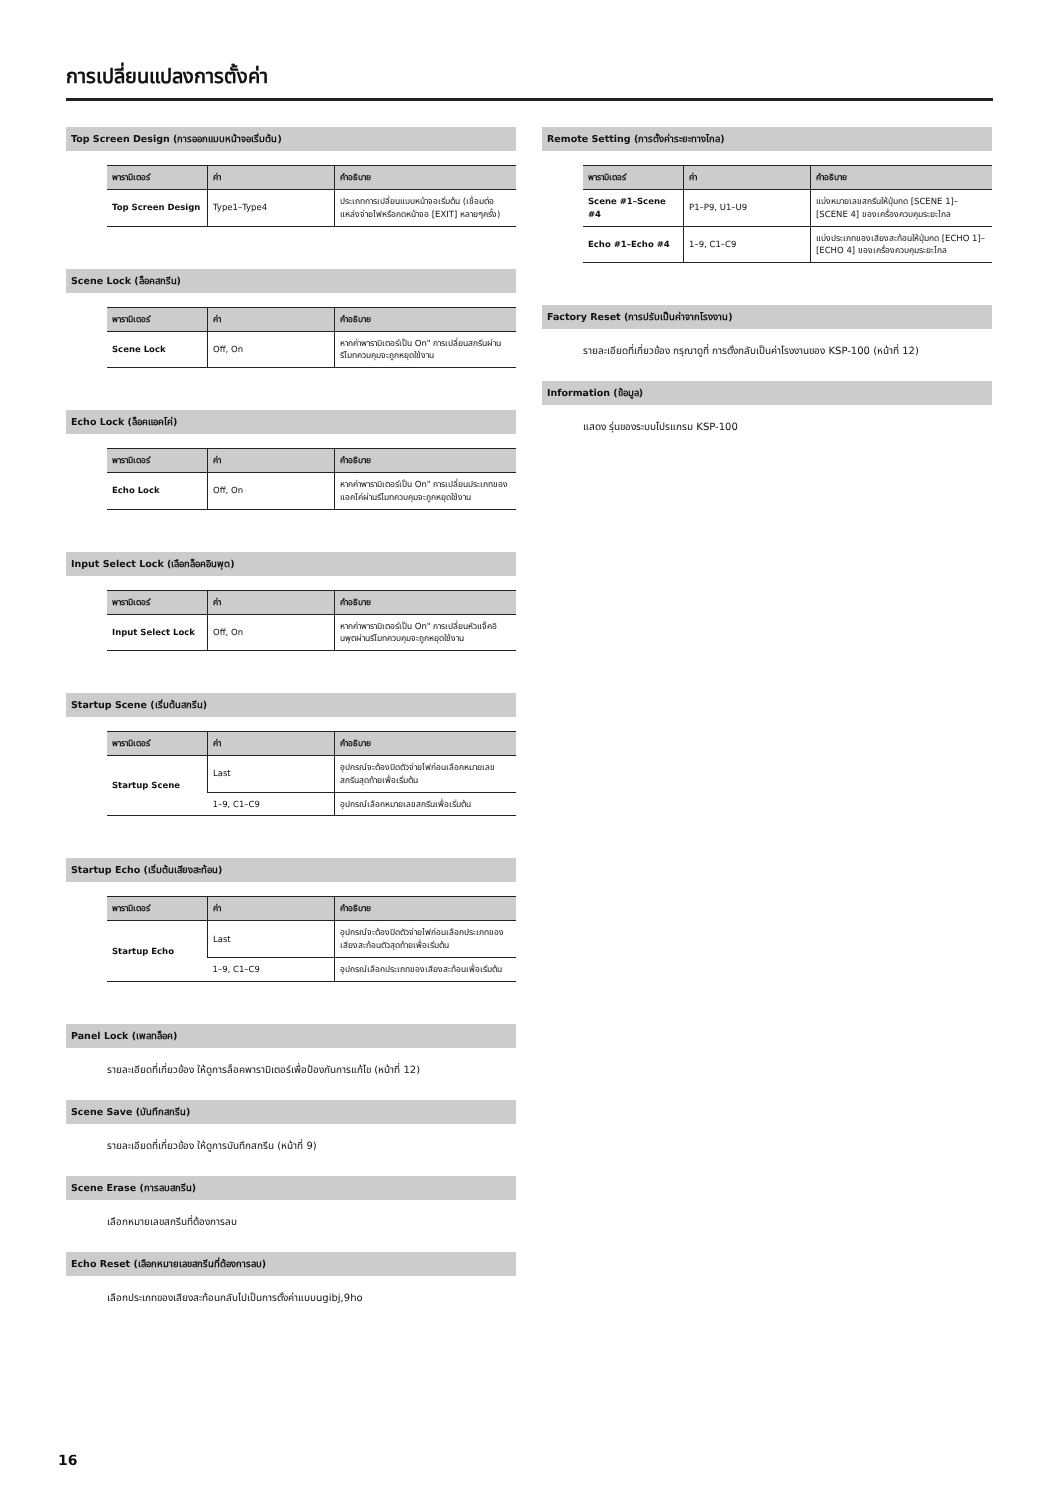การเปลี่ยนแปลงการตั้งค่า
Top Screen Design (การออกแบบหน้าจอเริ่มต้น)
| พารามิเตอร์ | ค่า | คำอธิบาย |
| --- | --- | --- |
| Top Screen Design | Type1–Type4 | ประเภทการเปลี่ยนแบบหน้าจอเริ่มต้น (เชื่อมต่อแหล่งจ่ายไฟหรือกดหน้าจอ [EXIT] หลายๆครั้ง) |
Scene Lock (ล็อคสกรีน)
| พารามิเตอร์ | ค่า | คำอธิบาย |
| --- | --- | --- |
| Scene Lock | Off, On | หากค่าพารามิเตอร์เป็น On" การเปลี่ยนสกรีนผ่านรีโมทควบคุมจะถูกหยุดใช้งาน |
Echo Lock (ล็อคแอคโค่)
| พารามิเตอร์ | ค่า | คำอธิบาย |
| --- | --- | --- |
| Echo Lock | Off, On | หากค่าพารามิเตอร์เป็น On" การเปลี่ยนประเภทของแอคโค่ผ่านรีโมทควบคุมจะถูกหยุดใช้งาน |
Input Select Lock (เลือกล็อคอินพุต)
| พารามิเตอร์ | ค่า | คำอธิบาย |
| --- | --- | --- |
| Input Select Lock | Off, On | หากค่าพารามิเตอร์เป็น On" การเปลี่ยนหัวแจ็คอินพุตผ่านรีโมทควบคุมจะถูกหยุดใช้งาน |
Startup Scene (เริ่มต้นสกรีน)
| พารามิเตอร์ | ค่า | คำอธิบาย |
| --- | --- | --- |
| Startup Scene | Last | อุปกรณ์จะต้องปิดตัวจ่ายไฟก่อนเลือกหมายเลขสกรีนสุดท้ายเพื่อเริ่มต้น |
| | 1–9, C1–C9 | อุปกรณ์เลือกหมายเลขสกรีนเพื่อเริ่มต้น |
Startup Echo (เริ่มต้นเสียงสะท้อน)
| พารามิเตอร์ | ค่า | คำอธิบาย |
| --- | --- | --- |
| Startup Echo | Last | อุปกรณ์จะต้องปิดตัวจ่ายไฟก่อนเลือกประเภทของเสียงสะท้อนตัวสุดท้ายเพื่อเริ่มต้น |
| | 1–9, C1–C9 | อุปกรณ์เลือกประเภทของเสียงสะท้อนเพื่อเริ่มต้น |
Panel Lock (เพลทล็อค)
รายละเอียดที่เกี่ยวข้อง ให้ดูการล็อคพารามิเตอร์เพื่อป้องกันการแก้ไข (หน้าที่ 12)
Scene Save (บันทึกสกรีน)
รายละเอียดที่เกี่ยวข้อง ให้ดูการบันทึกสกรีน (หน้าที่ 9)
Scene Erase (การลบสกรีน)
เลือกหมายเลขสกรีนที่ต้องการลบ
Echo Reset (เลือกหมายเลขสกรีนที่ต้องการลบ)
เลือกประเภทของเสียงสะท้อนกลับไปเป็นการตั้งค่าแบบugibj,9ho
Remote Setting (การตั้งค่าระยะทางไกล)
| พารามิเตอร์ | ค่า | คำอธิบาย |
| --- | --- | --- |
| Scene #1–Scene #4 | P1–P9, U1–U9 | แบ่งหมายเลขสกรีนให้ปุ่มกด [SCENE 1]–[SCENE 4] ของเครื่องควบคุมระยะไกล |
| Echo #1–Echo #4 | 1–9, C1–C9 | แบ่งประเภทของเสียงสะท้อนให้ปุ่มกด [ECHO 1]–[ECHO 4] ของเครื่องควบคุมระยะไกล |
Factory Reset (การปรับเป็นค่าจากโรงงาน)
รายละเอียดที่เกี่ยวข้อง กรุณาดูที่ การตั้งกลับเป็นค่าโรงงานของ KSP-100 (หน้าที่ 12)
Information (ข้อมูล)
แสดง รุ่นของระบบโปรแกรม KSP-100
16